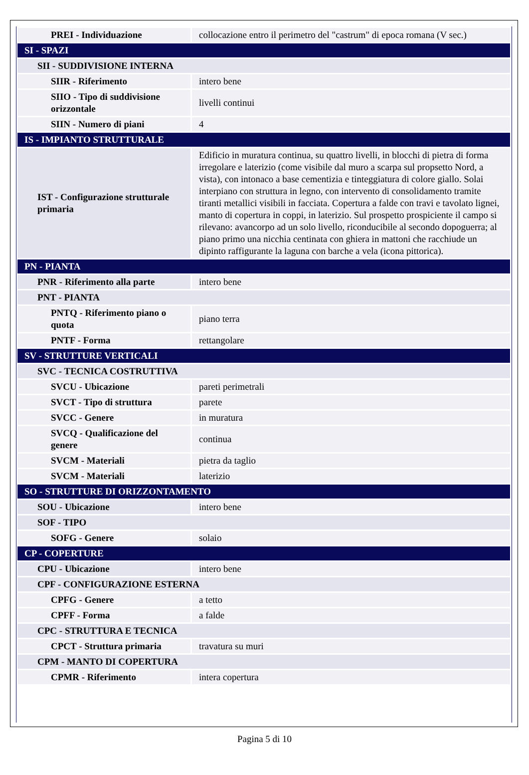| PREI - Individuazione | collocazione entro il perimetro del "castrum" di epoca romana (V sec.) |
| SI - SPAZI | |
| SII - SUDDIVISIONE INTERNA | |
| SIIR - Riferimento | intero bene |
| SIIO - Tipo di suddivisione orizzontale | livelli continui |
| SIIN - Numero di piani | 4 |
| IS - IMPIANTO STRUTTURALE | |
| IST - Configurazione strutturale primaria | Edificio in muratura continua, su quattro livelli, in blocchi di pietra di forma irregolare e laterizio (come visibile dal muro a scarpa sul propsetto Nord, a vista), con intonaco a base cementizia e tinteggiatura di colore giallo. Solai interpiano con struttura in legno, con intervento di consolidamento tramite tiranti metallici visibili in facciata. Copertura a falde con travi e tavolato lignei, manto di copertura in coppi, in laterizio. Sul prospetto prospiciente il campo si rilevano: avancorpo ad un solo livello, riconducibile al secondo dopoguerra; al piano primo una nicchia centinata con ghiera in mattoni che racchiude un dipinto raffigurante la laguna con barche a vela (icona pittorica). |
| PN - PIANTA | |
| PNR - Riferimento alla parte | intero bene |
| PNT - PIANTA | |
| PNTQ - Riferimento piano o quota | piano terra |
| PNTF - Forma | rettangolare |
| SV - STRUTTURE VERTICALI | |
| SVC - TECNICA COSTRUTTIVA | |
| SVCU - Ubicazione | pareti perimetrali |
| SVCT - Tipo di struttura | parete |
| SVCC - Genere | in muratura |
| SVCQ - Qualificazione del genere | continua |
| SVCM - Materiali | pietra da taglio |
| SVCM - Materiali | laterizio |
| SO - STRUTTURE DI ORIZZONTAMENTO | |
| SOU - Ubicazione | intero bene |
| SOF - TIPO | |
| SOFG - Genere | solaio |
| CP - COPERTURE | |
| CPU - Ubicazione | intero bene |
| CPF - CONFIGURAZIONE ESTERNA | |
| CPFG - Genere | a tetto |
| CPFF - Forma | a falde |
| CPC - STRUTTURA E TECNICA | |
| CPCT - Struttura primaria | travatura su muri |
| CPM - MANTO DI COPERTURA | |
| CPMR - Riferimento | intera copertura |
Pagina 5 di 10